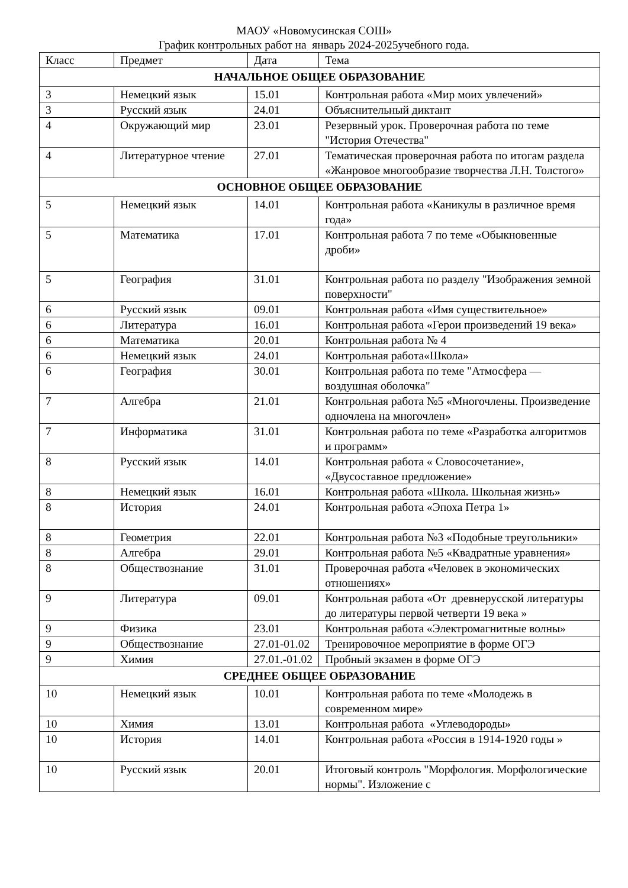МАОУ «Новомусинская СОШ»
График контрольных работ на январь 2024-2025учебного года.
| Класс | Предмет | Дата | Тема |
| НАЧАЛЬНОЕ ОБЩЕЕ ОБРАЗОВАНИЕ | | | |
| 3 | Немецкий язык | 15.01 | Контрольная работа «Мир моих увлечений» |
| 3 | Русский язык | 24.01 | Объяснительный диктант |
| 4 | Окружающий мир | 23.01 | Резервный урок. Проверочная работа по теме "История Отечества" |
| 4 | Литературное чтение | 27.01 | Тематическая проверочная работа по итогам раздела «Жанровое многообразие творчества Л.Н. Толстого» |
| ОСНОВНОЕ ОБЩЕЕ ОБРАЗОВАНИЕ | | | |
| 5 | Немецкий язык | 14.01 | Контрольная работа «Каникулы в различное время года» |
| 5 | Математика | 17.01 | Контрольная работа 7 по теме «Обыкновенные дроби» |
| 5 | География | 31.01 | Контрольная работа по разделу "Изображения земной поверхности" |
| 6 | Русский язык | 09.01 | Контрольная работа «Имя существительное» |
| 6 | Литература | 16.01 | Контрольная работа «Герои произведений 19 века» |
| 6 | Математика | 20.01 | Контрольная работа № 4 |
| 6 | Немецкий язык | 24.01 | Контрольная работа«Школа» |
| 6 | География | 30.01 | Контрольная работа по теме "Атмосфера — воздушная оболочка" |
| 7 | Алгебра | 21.01 | Контрольная работа №5 «Многочлены. Произведение одночлена на многочлен» |
| 7 | Информатика | 31.01 | Контрольная работа по теме «Разработка алгоритмов и программ» |
| 8 | Русский язык | 14.01 | Контрольная работа « Словосочетание», «Двусоставное предложение» |
| 8 | Немецкий язык | 16.01 | Контрольная работа «Школа. Школьная жизнь» |
| 8 | История | 24.01 | Контрольная работа «Эпоха Петра 1» |
| 8 | Геометрия | 22.01 | Контрольная работа №3 «Подобные треугольники» |
| 8 | Алгебра | 29.01 | Контрольная работа №5 «Квадратные уравнения» |
| 8 | Обществознание | 31.01 | Проверочная работа «Человек в экономических отношениях» |
| 9 | Литература | 09.01 | Контрольная работа «От древнерусской литературы до литературы первой четверти 19 века » |
| 9 | Физика | 23.01 | Контрольная работа «Электромагнитные волны» |
| 9 | Обществознание | 27.01-01.02 | Тренировочное мероприятие в форме ОГЭ |
| 9 | Химия | 27.01.-01.02 | Пробный экзамен в форме ОГЭ |
| СРЕДНЕЕ ОБЩЕЕ ОБРАЗОВАНИЕ | | | |
| 10 | Немецкий язык | 10.01 | Контрольная работа по теме «Молодежь в современном мире» |
| 10 | Химия | 13.01 | Контрольная работа «Углеводороды» |
| 10 | История | 14.01 | Контрольная работа «Россия в 1914-1920 годы » |
| 10 | Русский язык | 20.01 | Итоговый контроль "Морфология. Морфологические нормы". Изложение с |